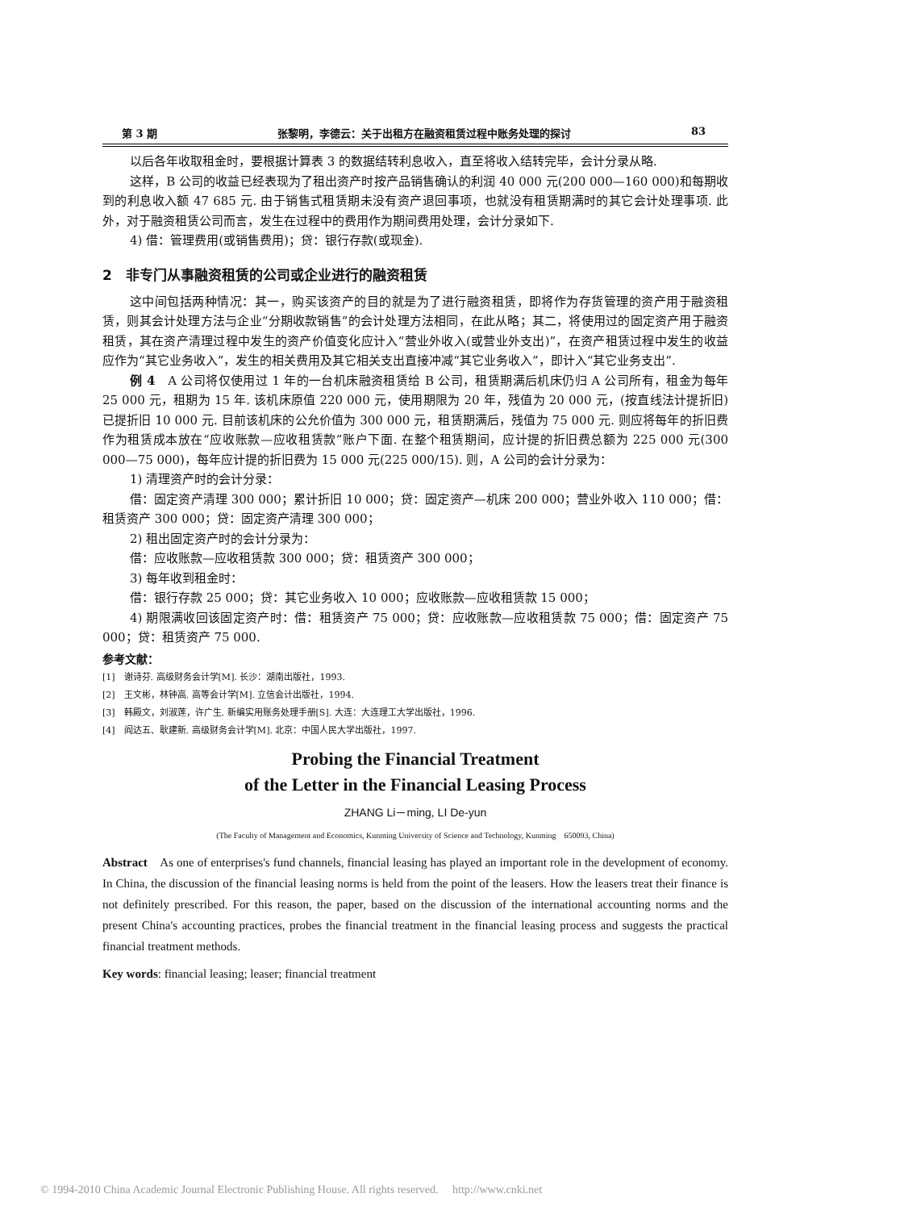第 3 期 张黎明，李德云：关于出租方在融资租赁过程中账务处理的探讨 83
以后各年收取租金时，要根据计算表 3 的数据结转利息收入，直至将收入结转完毕，会计分录从略.
这样，B 公司的收益已经表现为了租出资产时按产品销售确认的利润 40 000 元(200 000—160 000)和每期收到的利息收入额 47 685 元. 由于销售式租赁期未没有资产退回事项，也就没有租赁期满时的其它会计处理事项. 此外，对于融资租赁公司而言，发生在过程中的费用作为期间费用处理，会计分录如下.
4) 借：管理费用(或销售费用)；贷：银行存款(或现金).
2　非专门从事融资租赁的公司或企业进行的融资租赁
这中间包括两种情况：其一，购买该资产的目的就是为了进行融资租赁，即将作为存货管理的资产用于融资租赁，则其会计处理方法与企业“分期收款销售”的会计处理方法相同，在此从略；其二，将使用过的固定资产用于融资租赁，其在资产清理过程中发生的资产价值变化应计入“营业外收入(或营业外支出)”，在资产租赁过程中发生的收益应作为“其它业务收入”，发生的相关费用及其它相关支出直接冲减“其它业务收入”，即计入“其它业务支出”.
例 4　A 公司将仅使用过 1 年的一台机床融资租赁给 B 公司，租赁期满后机床仍归 A 公司所有，租金为每年 25 000 元，租期为 15 年. 该机床原值 220 000 元，使用期限为 20 年，残值为 20 000 元，(按直线法计提折旧)已提折旧 10 000 元. 目前该机床的公允价值为 300 000 元，租赁期满后，残值为 75 000 元. 则应将每年的折旧费作为租赁成本放在“应收账款—应收租赁款”账户下面. 在整个租赁期间，应计提的折旧费总额为 225 000 元(300 000—75 000)，每年应计提的折旧费为 15 000 元(225 000/15). 则，A 公司的会计分录为：
1) 清理资产时的会计分录：
借：固定资产清理 300 000；累计折旧 10 000；贷：固定资产—机床 200 000；营业外收入 110 000；借：租赁资产 300 000；贷：固定资产清理 300 000；
2) 租出固定资产时的会计分录为：
借：应收账款—应收租赁款 300 000；贷：租赁资产 300 000；
3) 每年收到租金时：
借：银行存款 25 000；贷：其它业务收入 10 000；应收账款—应收租赁款 15 000；
4) 期限满收回该固定资产时：借：租赁资产 75 000；贷：应收账款—应收租赁款 75 000；借：固定资产 75 000；贷：租赁资产 75 000.
参考文献：
[1]　谢诗芬. 高级财务会计学[M]. 长沙：湖南出版社，1993.
[2]　王文彬，林钟高. 高等会计学[M]. 立信会计出版社，1994.
[3]　韩殿文，刘淑莲，许广生. 新编实用账务处理手册[S]. 大连：大连理工大学出版社，1996.
[4]　阎达五、耿建新. 高级财务会计学[M]. 北京：中国人民大学出版社，1997.
Probing the Financial Treatment
of the Letter in the Financial Leasing Process
ZHANG Li－ming, LI De-yun
(The Faculty of Management and Economics, Kunming University of Science and Technology, Kunming　650093, China)
Abstract　As one of enterprises's fund channels, financial leasing has played an important role in the development of economy. In China, the discussion of the financial leasing norms is held from the point of the leasers. How the leasers treat their finance is not definitely prescribed. For this reason, the paper, based on the discussion of the international accounting norms and the present China's accounting practices, probes the financial treatment in the financial leasing process and suggests the practical financial treatment methods.
Key words: financial leasing; leaser; financial treatment
© 1994-2010 China Academic Journal Electronic Publishing House. All rights reserved.　 http://www.cnki.net